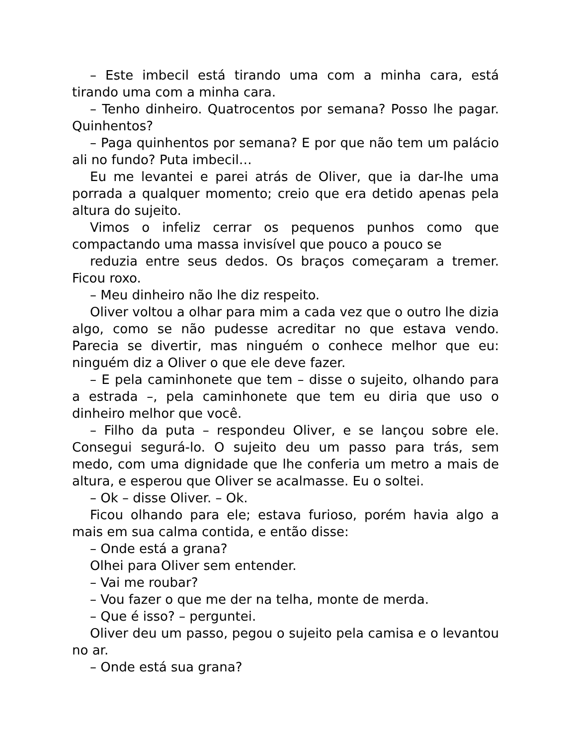– Este imbecil está tirando uma com a minha cara, está tirando uma com a minha cara.
– Tenho dinheiro. Quatrocentos por semana? Posso lhe pagar. Quinhentos?
– Paga quinhentos por semana? E por que não tem um palácio ali no fundo? Puta imbecil…
Eu me levantei e parei atrás de Oliver, que ia dar-lhe uma porrada a qualquer momento; creio que era detido apenas pela altura do sujeito.
Vimos o infeliz cerrar os pequenos punhos como que
compactando uma massa invisível que pouco a pouco se
reduzia entre seus dedos. Os braços começaram a tremer. Ficou roxo.
– Meu dinheiro não lhe diz respeito.
Oliver voltou a olhar para mim a cada vez que o outro lhe dizia algo, como se não pudesse acreditar no que estava vendo. Parecia se divertir, mas ninguém o conhece melhor que eu: ninguém diz a Oliver o que ele deve fazer.
– E pela caminhonete que tem – disse o sujeito, olhando para a estrada –, pela caminhonete que tem eu diria que uso o dinheiro melhor que você.
– Filho da puta – respondeu Oliver, e se lançou sobre ele. Consegui segurá-lo. O sujeito deu um passo para trás, sem medo, com uma dignidade que lhe conferia um metro a mais de altura, e esperou que Oliver se acalmasse. Eu o soltei.
– Ok – disse Oliver. – Ok.
Ficou olhando para ele; estava furioso, porém havia algo a mais em sua calma contida, e então disse:
– Onde está a grana?
Olhei para Oliver sem entender.
– Vai me roubar?
– Vou fazer o que me der na telha, monte de merda.
– Que é isso? – perguntei.
Oliver deu um passo, pegou o sujeito pela camisa e o levantou no ar.
– Onde está sua grana?